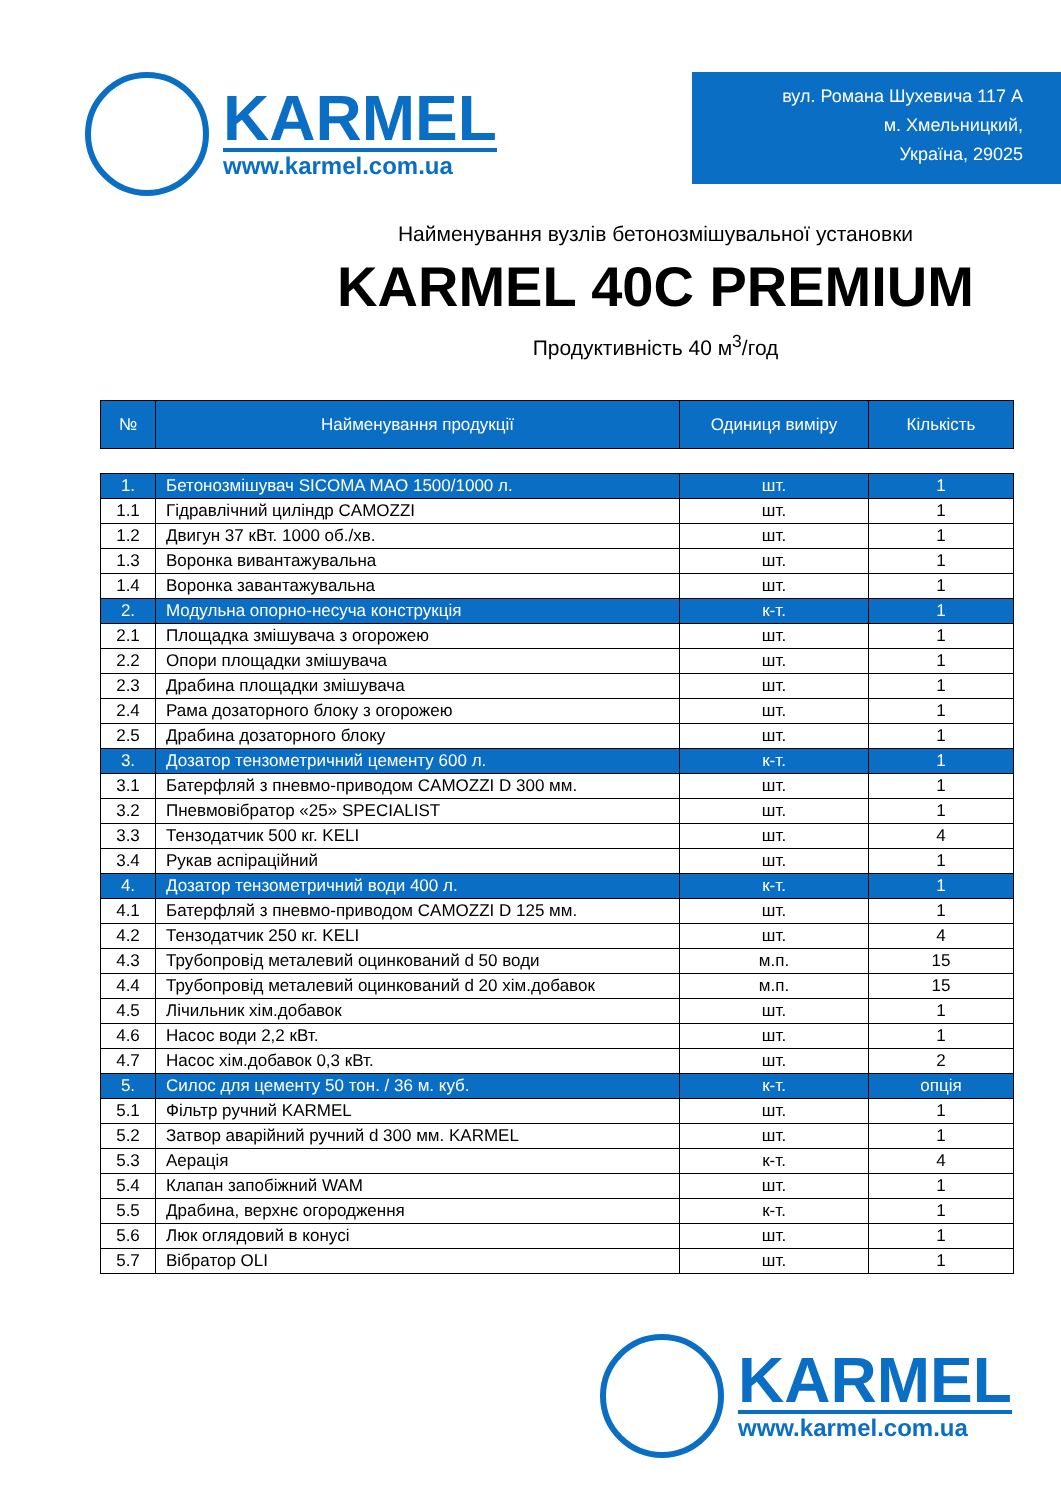KARMEL
www.karmel.com.ua
вул. Романа Шухевича 117 А
м. Хмельницкий,
Україна, 29025
Найменування вузлів бетонозмішувальної установки
KARMEL 40C PREMIUM
Продуктивність 40 м<sup>3</sup>/год
| № | Найменування продукції | Одиниця виміру | Кількість |
| --- | --- | --- | --- |
| 1. | Бетонозмішувач SICOMA MAO 1500/1000 л. | шт. | 1 |
| 1.1 | Гідравлічний циліндр CAMOZZI | шт. | 1 |
| 1.2 | Двигун 37 кВт. 1000 об./хв. | шт. | 1 |
| 1.3 | Воронка вивантажувальна | шт. | 1 |
| 1.4 | Воронка завантажувальна | шт. | 1 |
| 2. | Модульна опорно-несуча конструкція | к-т. | 1 |
| 2.1 | Площадка змішувача з огорожею | шт. | 1 |
| 2.2 | Опори площадки змішувача | шт. | 1 |
| 2.3 | Драбина площадки змішувача | шт. | 1 |
| 2.4 | Рама дозаторного блоку з огорожею | шт. | 1 |
| 2.5 | Драбина дозаторного блоку | шт. | 1 |
| 3. | Дозатор тензометричний цементу 600 л. | к-т. | 1 |
| 3.1 | Батерфляй з пневмо-приводом CAMOZZI D 300 мм. | шт. | 1 |
| 3.2 | Пневмовібратор «25» SPECIALIST | шт. | 1 |
| 3.3 | Тензодатчик 500 кг. KELI | шт. | 4 |
| 3.4 | Рукав аспіраційний | шт. | 1 |
| 4. | Дозатор тензометричний води 400 л. | к-т. | 1 |
| 4.1 | Батерфляй з пневмо-приводом CAMOZZI D 125 мм. | шт. | 1 |
| 4.2 | Тензодатчик 250 кг. KELI | шт. | 4 |
| 4.3 | Трубопровід металевий оцинкований d 50 води | м.п. | 15 |
| 4.4 | Трубопровід металевий оцинкований d 20 хім.добавок | м.п. | 15 |
| 4.5 | Лічильник хім.добавок | шт. | 1 |
| 4.6 | Насос води 2,2 кВт. | шт. | 1 |
| 4.7 | Насос хім.добавок 0,3 кВт. | шт. | 2 |
| 5. | Силос для цементу 50 тон. / 36 м. куб. | к-т. | опція |
| 5.1 | Фільтр ручний KARMEL | шт. | 1 |
| 5.2 | Затвор аварійний ручний d 300 мм. KARMEL | шт. | 1 |
| 5.3 | Аерація | к-т. | 4 |
| 5.4 | Клапан запобіжний WAM | шт. | 1 |
| 5.5 | Драбина, верхнє огородження | к-т. | 1 |
| 5.6 | Люк оглядовий в конусі | шт. | 1 |
| 5.7 | Вібратор OLI | шт. | 1 |
KARMEL
www.karmel.com.ua